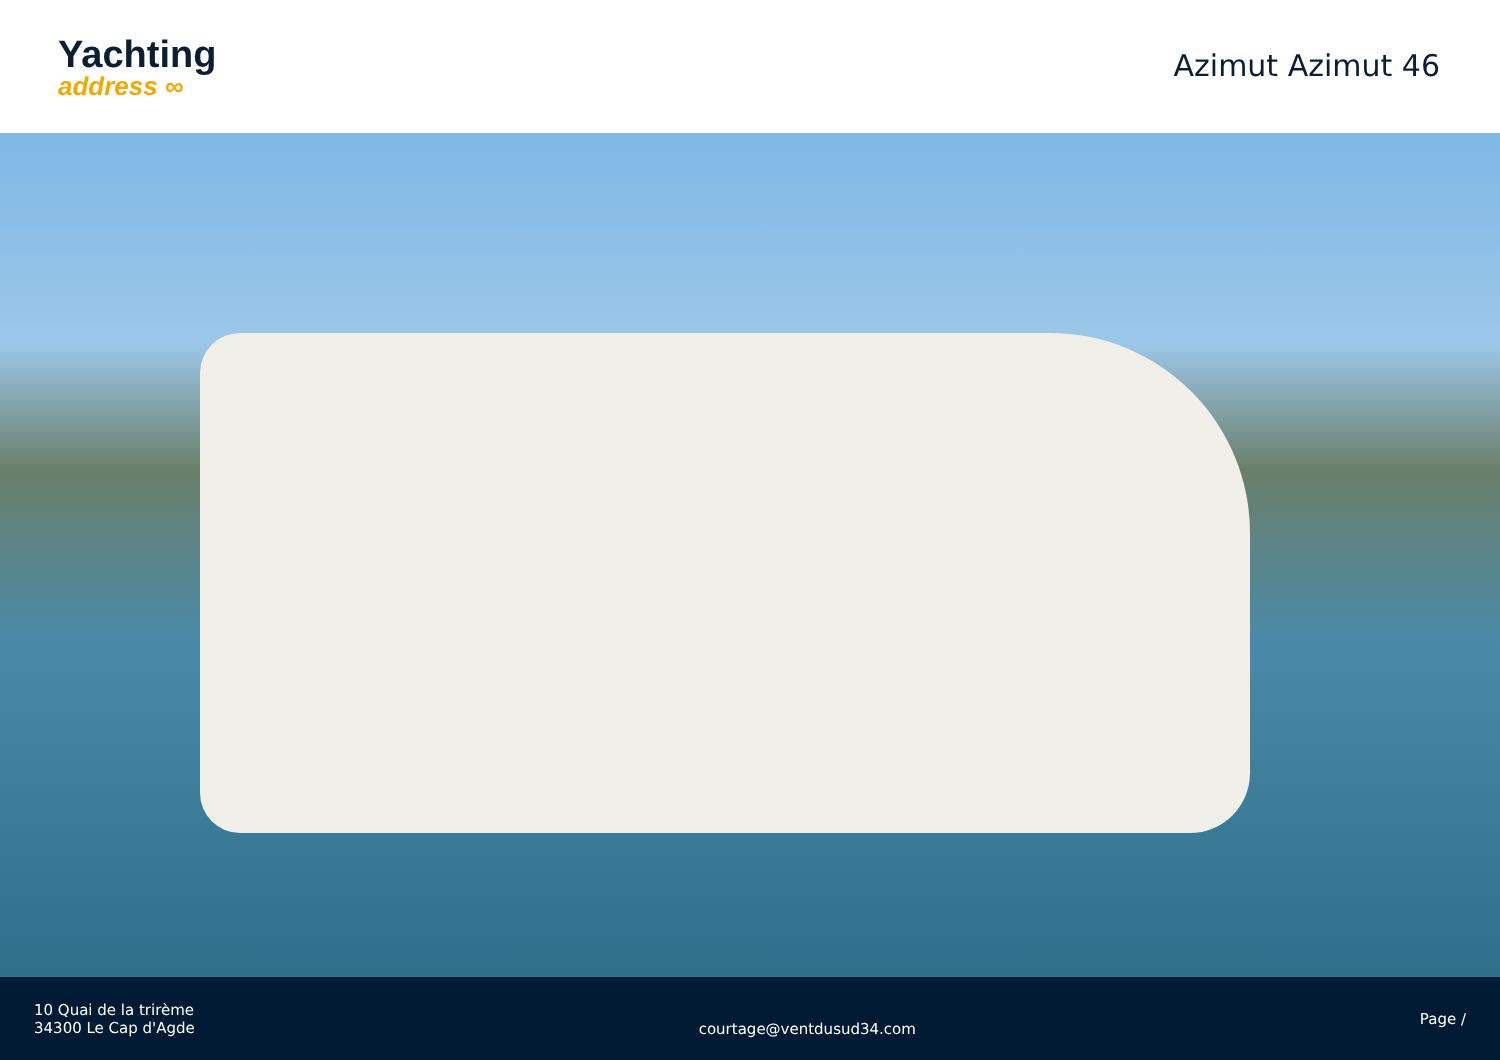Yachting
address ∞
Azimut Azimut 46
10 Quai de la trirème
34300 Le Cap d'Agde
courtage@ventdusud34.com
Page /